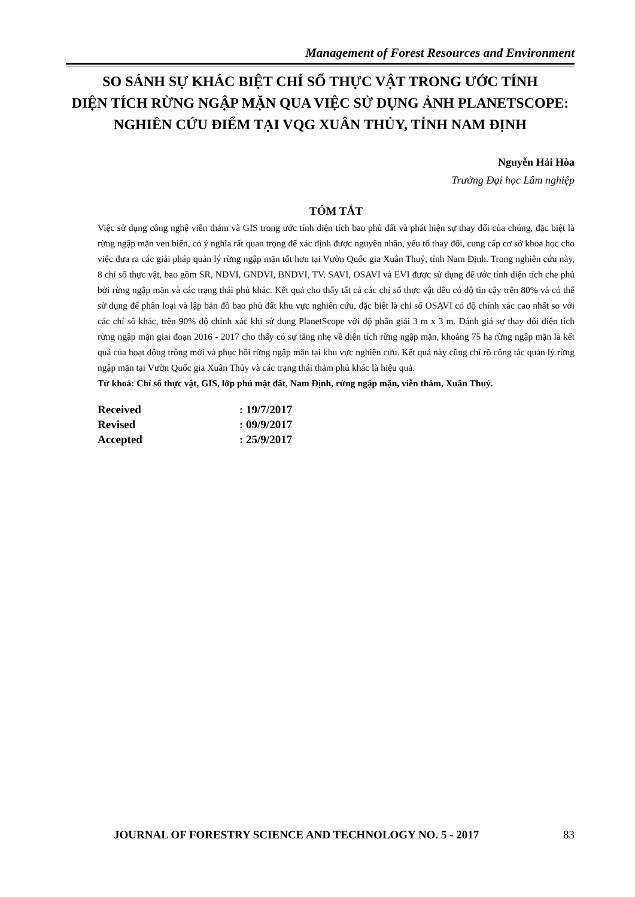Management of Forest Resources and Environment
SO SÁNH SỰ KHÁC BIỆT CHỈ SỐ THỰC VẬT TRONG ƯỚC TÍNH
DIỆN TÍCH RỪNG NGẬP MẶN QUA VIỆC SỬ DỤNG ẢNH PLANETSCOPE:
NGHIÊN CỨU ĐIỂM TẠI VQG XUÂN THỦY, TỈNH NAM ĐỊNH
Nguyễn Hải Hòa
Trường Đại học Lâm nghiệp
TÓM TẮT
Việc sử dụng công nghệ viễn thám và GIS trong ước tính diện tích bao phủ đất và phát hiện sự thay đổi của chúng, đặc biệt là rừng ngập mặn ven biển, có ý nghĩa rất quan trọng để xác định được nguyên nhân, yếu tố thay đổi, cung cấp cơ sở khoa học cho việc đưa ra các giải pháp quản lý rừng ngập mặn tốt hơn tại Vườn Quốc gia Xuân Thuỷ, tỉnh Nam Định. Trong nghiên cứu này, 8 chỉ số thực vật, bao gồm SR, NDVI, GNDVI, BNDVI, TV, SAVI, OSAVI và EVI được sử dụng để ước tính diện tích che phủ bởi rừng ngập mặn và các trạng thải phủ khác. Kết quả cho thấy tất cả các chỉ số thực vật đều có độ tin cậy trên 80% và có thể sử dụng để phân loại và lập bản đồ bao phủ đất khu vực nghiên cứu, đặc biệt là chỉ số OSAVI có độ chính xác cao nhất so với các chỉ số khác, trên 90% độ chính xác khi sử dụng PlanetScope với độ phân giải 3 m x 3 m. Đánh giá sự thay đổi diện tích rừng ngập mặn giai đoạn 2016 - 2017 cho thấy có sự tăng nhẹ về diện tích rừng ngập mặn, khoảng 75 ha rừng ngập mặn là kết quả của hoạt động trồng mới và phục hồi rừng ngập mặn tại khu vực nghiên cứu. Kết quả này cũng chỉ rõ công tác quản lý rừng ngập mặn tại Vườn Quốc gia Xuân Thủy và các trạng thái thảm phủ khác là hiệu quả.
Từ khoá: Chỉ số thực vật, GIS, lớp phủ mặt đất, Nam Định, rừng ngập mặn, viễn thám, Xuân Thuỷ.
| Received | : 19/7/2017 |
| Revised | : 09/9/2017 |
| Accepted | : 25/9/2017 |
JOURNAL OF FORESTRY SCIENCE AND TECHNOLOGY NO. 5 - 2017 83